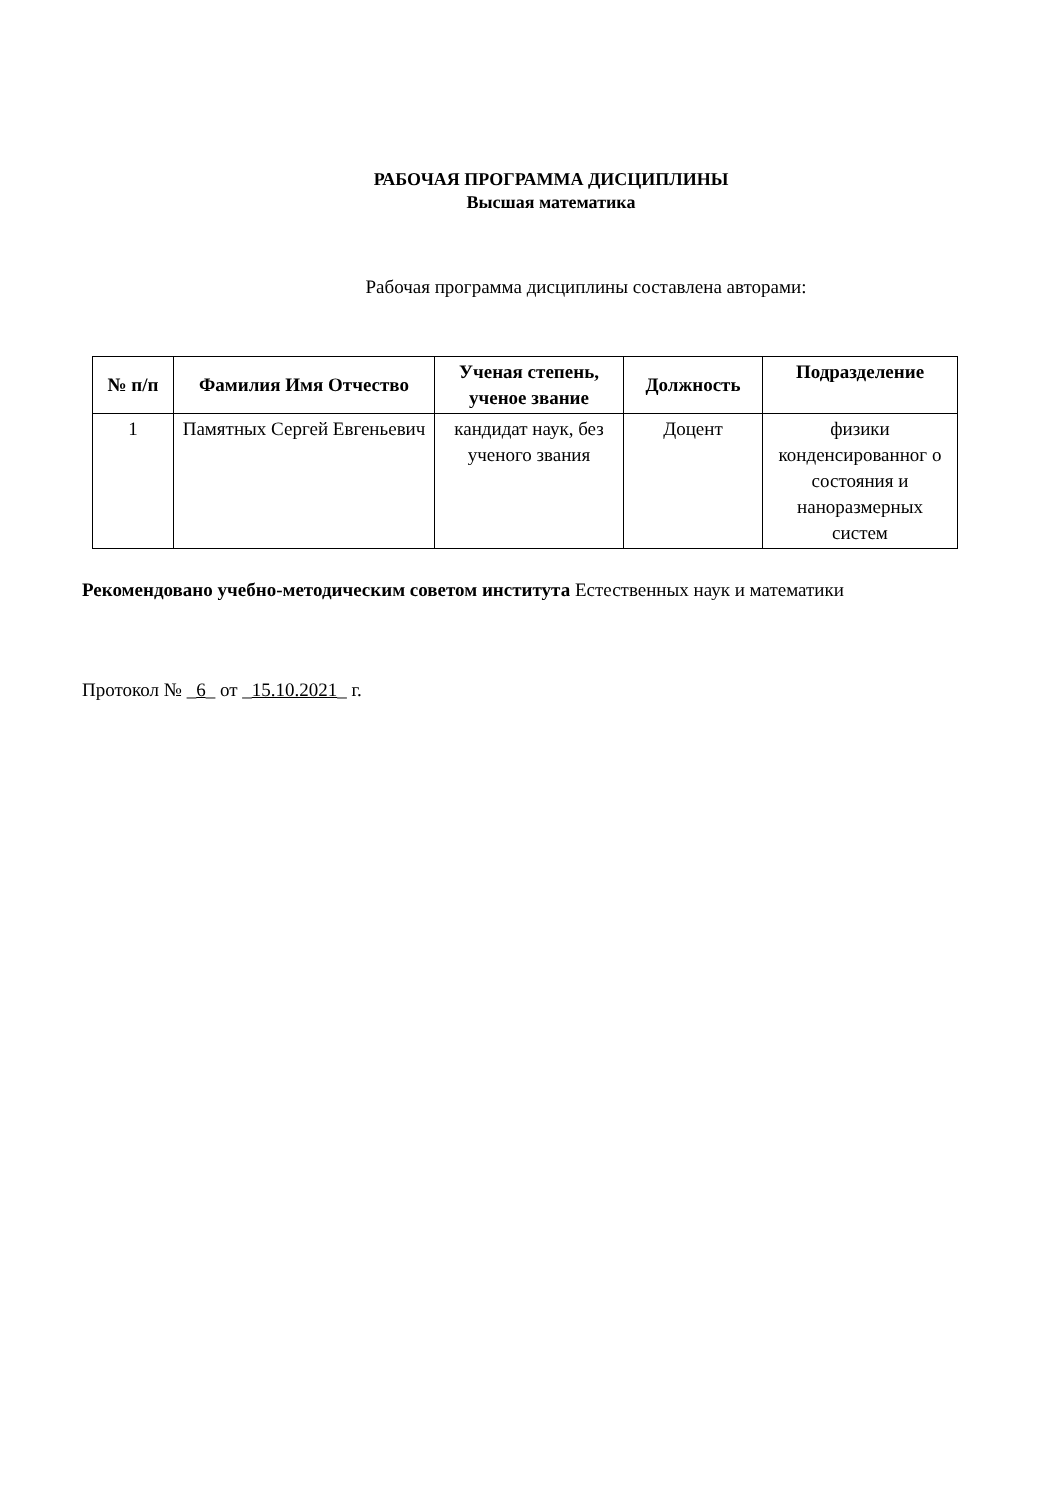РАБОЧАЯ ПРОГРАММА ДИСЦИПЛИНЫ
Высшая математика
Рабочая программа дисциплины составлена авторами:
| № п/п | Фамилия Имя Отчество | Ученая степень, ученое звание | Должность | Подразделение |
| --- | --- | --- | --- | --- |
| 1 | Памятных Сергей Евгеньевич | кандидат наук, без ученого звания | Доцент | физики конденсированног о состояния и наноразмерных систем |
Рекомендовано учебно-методическим советом института Естественных наук и математики
Протокол № _6_ от _15.10.2021_ г.